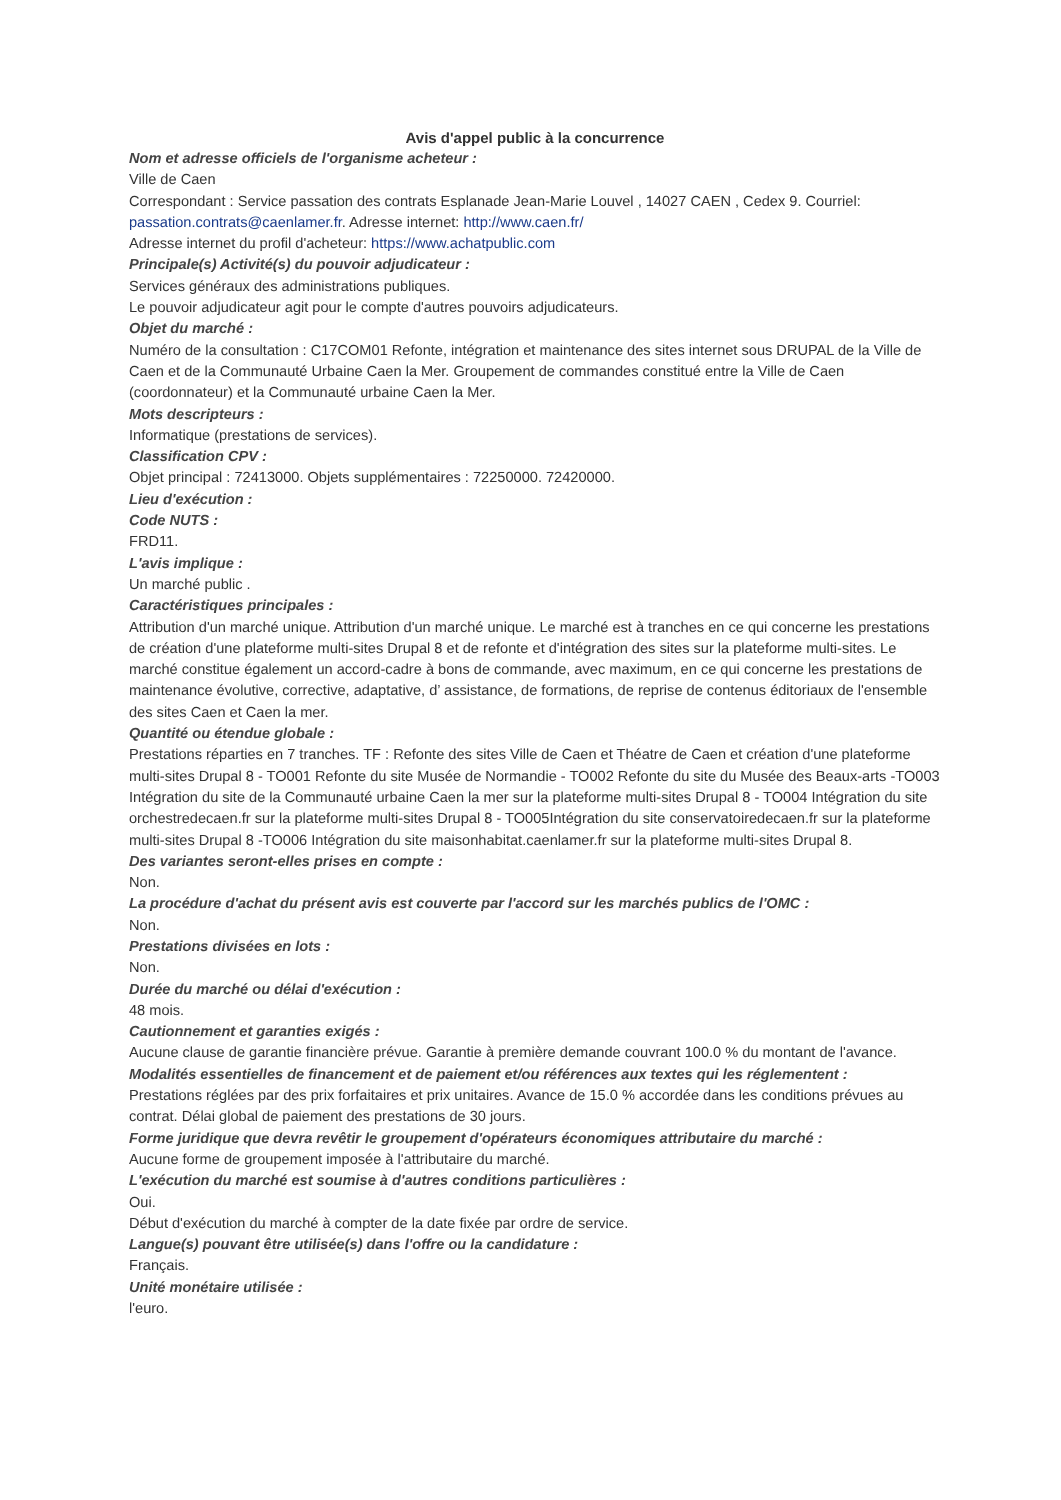Avis d'appel public à la concurrence
Nom et adresse officiels de l'organisme acheteur :
Ville de Caen
Correspondant : Service passation des contrats Esplanade Jean-Marie Louvel , 14027 CAEN , Cedex 9. Courriel: passation.contrats@caenlamer.fr. Adresse internet: http://www.caen.fr/
Adresse internet du profil d'acheteur: https://www.achatpublic.com
Principale(s) Activité(s) du pouvoir adjudicateur :
Services généraux des administrations publiques.
Le pouvoir adjudicateur agit pour le compte d'autres pouvoirs adjudicateurs.
Objet du marché :
Numéro de la consultation : C17COM01 Refonte, intégration et maintenance des sites internet sous DRUPAL de la Ville de Caen et de la Communauté Urbaine Caen la Mer. Groupement de commandes constitué entre la Ville de Caen (coordonnateur) et la Communauté urbaine Caen la Mer.
Mots descripteurs :
Informatique (prestations de services).
Classification CPV :
Objet principal : 72413000. Objets supplémentaires : 72250000. 72420000.
Lieu d'exécution :
Code NUTS :
FRD11.
L'avis implique :
Un marché public .
Caractéristiques principales :
Attribution d'un marché unique. Attribution d'un marché unique. Le marché est à tranches en ce qui concerne les prestations de création d'une plateforme multi-sites Drupal 8 et de refonte et d'intégration des sites sur la plateforme multi-sites. Le marché constitue également un accord-cadre à bons de commande, avec maximum, en ce qui concerne les prestations de maintenance évolutive, corrective, adaptative, d’ assistance, de formations, de reprise de contenus éditoriaux de l'ensemble des sites Caen et Caen la mer.
Quantité ou étendue globale :
Prestations réparties en 7 tranches. TF : Refonte des sites Ville de Caen et Théatre de Caen et création d'une plateforme multi-sites Drupal 8 - TO001 Refonte du site Musée de Normandie - TO002 Refonte du site du Musée des Beaux-arts -TO003 Intégration du site de la Communauté urbaine Caen la mer sur la plateforme multi-sites Drupal 8 - TO004 Intégration du site orchestredecaen.fr sur la plateforme multi-sites Drupal 8 - TO005Intégration du site conservatoiredecaen.fr sur la plateforme multi-sites Drupal 8 -TO006 Intégration du site maisonhabitat.caenlamer.fr sur la plateforme multi-sites Drupal 8.
Des variantes seront-elles prises en compte :
Non.
La procédure d'achat du présent avis est couverte par l'accord sur les marchés publics de l'OMC :
Non.
Prestations divisées en lots :
Non.
Durée du marché ou délai d'exécution :
48 mois.
Cautionnement et garanties exigés :
Aucune clause de garantie financière prévue. Garantie à première demande couvrant 100.0 % du montant de l'avance.
Modalités essentielles de financement et de paiement et/ou références aux textes qui les réglementent :
Prestations réglées par des prix forfaitaires et prix unitaires. Avance de 15.0 % accordée dans les conditions prévues au contrat. Délai global de paiement des prestations de 30 jours.
Forme juridique que devra revêtir le groupement d'opérateurs économiques attributaire du marché :
Aucune forme de groupement imposée à l'attributaire du marché.
L'exécution du marché est soumise à d'autres conditions particulières :
Oui.
Début d'exécution du marché à compter de la date fixée par ordre de service.
Langue(s) pouvant être utilisée(s) dans l'offre ou la candidature :
Français.
Unité monétaire utilisée :
l'euro.